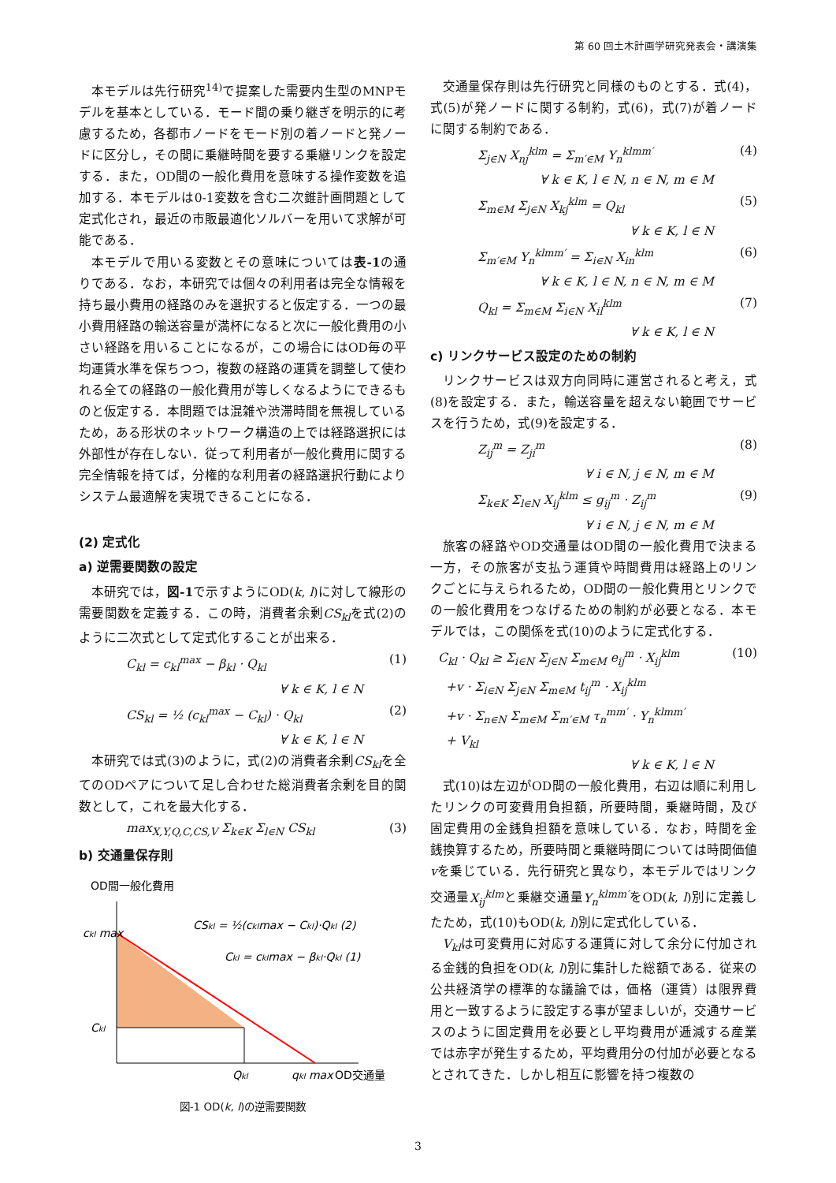第 60 回土木計画学研究発表会・講演集
本モデルは先行研究<sup>14)</sup>で提案した需要内生型のMNPモデルを基本としている．モード間の乗り継ぎを明示的に考慮するため，各都市ノードをモード別の着ノードと発ノードに区分し，その間に乗継時間を要する乗継リンクを設定する．また，OD間の一般化費用を意味する操作変数を追加する．本モデルは0-1変数を含む二次錐計画問題として定式化され，最近の市販最適化ソルバーを用いて求解が可能である．
本モデルで用いる変数とその意味については表-1の通りである．なお，本研究では個々の利用者は完全な情報を持ち最小費用の経路のみを選択すると仮定する．一つの最小費用経路の輸送容量が満杯になると次に一般化費用の小さい経路を用いることになるが，この場合にはOD毎の平均運賃水準を保ちつつ，複数の経路の運賃を調整して使われる全ての経路の一般化費用が等しくなるようにできるものと仮定する．本問題では混雑や渋滞時間を無視しているため，ある形状のネットワーク構造の上では経路選択には外部性が存在しない．従って利用者が一般化費用に関する完全情報を持てば，分権的な利用者の経路選択行動によりシステム最適解を実現できることになる．
(2) 定式化
a) 逆需要関数の設定
本研究では，図-1で示すようにOD(k, l)に対して線形の需要関数を定義する．この時，消費者余剰CS<sub>kl</sub>を式(2)のように二次式として定式化することが出来る．
C<sub>kl</sub> = c<sub>kl</sub><sup>max</sup> − β<sub>kl</sub> · Q<sub>kl</sub> (1)
∀ k ∈ K, l ∈ N
CS<sub>kl</sub> = ½ (c<sub>kl</sub><sup>max</sup> − C<sub>kl</sub>) · Q<sub>kl</sub> (2)
∀ k ∈ K, l ∈ N
本研究では式(3)のように，式(2)の消費者余剰CS<sub>kl</sub>を全てのODペアについて足し合わせた総消費者余剰を目的関数として，これを最大化する．
max<sub>X,Y,Q,C,CS,V</sub> Σ<sub>k∈K</sub> Σ<sub>l∈N</sub> CS<sub>kl</sub> (3)
b) 交通量保存則
OD間一般化費用
ckl max
Ckl
Qkl
qkl max
OD交通量
CSkl = ½(cklmax − Ckl)·Qkl (2)
Ckl = cklmax − βkl·Qkl (1)
図-1 OD(k, l)の逆需要関数
交通量保存則は先行研究と同様のものとする．式(4)，式(5)が発ノードに関する制約，式(6)，式(7)が着ノードに関する制約である．
Σ<sub>j∈N</sub> X<sub>nj</sub><sup>klm</sup> = Σ<sub>m′∈M</sub> Y<sub>n</sub><sup>klmm′</sup> (4)
∀ k ∈ K, l ∈ N, n ∈ N, m ∈ M
Σ<sub>m∈M</sub> Σ<sub>j∈N</sub> X<sub>kj</sub><sup>klm</sup> = Q<sub>kl</sub> (5)
∀ k ∈ K, l ∈ N
Σ<sub>m′∈M</sub> Y<sub>n</sub><sup>klmm′</sup> = Σ<sub>i∈N</sub> X<sub>in</sub><sup>klm</sup> (6)
∀ k ∈ K, l ∈ N, n ∈ N, m ∈ M
Q<sub>kl</sub> = Σ<sub>m∈M</sub> Σ<sub>i∈N</sub> X<sub>il</sub><sup>klm</sup> (7)
∀ k ∈ K, l ∈ N
c) リンクサービス設定のための制約
リンクサービスは双方向同時に運営されると考え，式(8)を設定する．また，輸送容量を超えない範囲でサービスを行うため，式(9)を設定する．
Z<sub>ij</sub><sup>m</sup> = Z<sub>ji</sub><sup>m</sup> (8)
∀ i ∈ N, j ∈ N, m ∈ M
Σ<sub>k∈K</sub> Σ<sub>l∈N</sub> X<sub>ij</sub><sup>klm</sup> ≤ g<sub>ij</sub><sup>m</sup> · Z<sub>ij</sub><sup>m</sup> (9)
∀ i ∈ N, j ∈ N, m ∈ M
旅客の経路やOD交通量はOD間の一般化費用で決まる一方，その旅客が支払う運賃や時間費用は経路上のリンクごとに与えられるため，OD間の一般化費用とリンクでの一般化費用をつなげるための制約が必要となる．本モデルでは，この関係を式(10)のように定式化する．
C<sub>kl</sub> · Q<sub>kl</sub> ≥ Σ<sub>i∈N</sub> Σ<sub>j∈N</sub> Σ<sub>m∈M</sub> e<sub>ij</sub><sup>m</sup> · X<sub>ij</sub><sup>klm</sup>
+v · Σ<sub>i∈N</sub> Σ<sub>j∈N</sub> Σ<sub>m∈M</sub> t<sub>ij</sub><sup>m</sup> · X<sub>ij</sub><sup>klm</sup>
+v · Σ<sub>n∈N</sub> Σ<sub>m∈M</sub> Σ<sub>m′∈M</sub> τ<sub>n</sub><sup>mm′</sup> · Y<sub>n</sub><sup>klmm′</sup>
+ V<sub>kl</sub> (10)
∀ k ∈ K, l ∈ N
式(10)は左辺がOD間の一般化費用，右辺は順に利用したリンクの可変費用負担額，所要時間，乗継時間，及び固定費用の金銭負担額を意味している．なお，時間を金銭換算するため，所要時間と乗継時間については時間価値vを乗じている．先行研究と異なり，本モデルではリンク交通量X<sub>ij</sub><sup>klm</sup>と乗継交通量Y<sub>n</sub><sup>klmm′</sup>をOD(k, l)別に定義したため，式(10)もOD(k, l)別に定式化している．
V<sub>kl</sub>は可変費用に対応する運賃に対して余分に付加される金銭的負担をOD(k, l)別に集計した総額である．従来の公共経済学の標準的な議論では，価格（運賃）は限界費用と一致するように設定する事が望ましいが，交通サービスのように固定費用を必要とし平均費用が逓減する産業では赤字が発生するため，平均費用分の付加が必要となるとされてきた．しかし相互に影響を持つ複数の
3